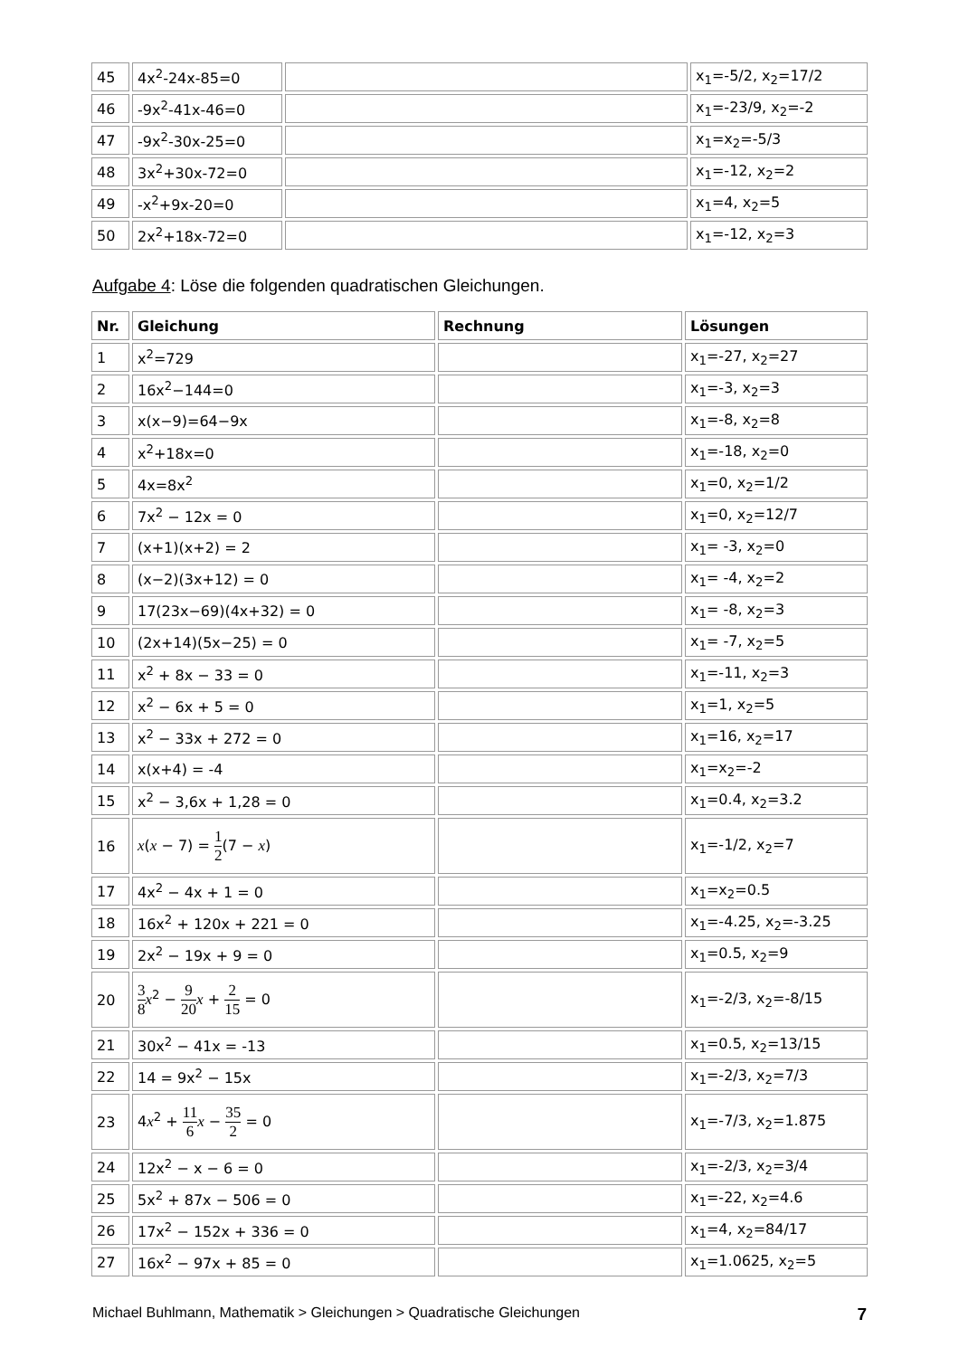| 45 | 4x<sup>2</sup>-24x-85=0 | | x<sub>1</sub>=-5/2, x<sub>2</sub>=17/2 |
| 46 | -9x<sup>2</sup>-41x-46=0 | | x<sub>1</sub>=-23/9, x<sub>2</sub>=-2 |
| 47 | -9x<sup>2</sup>-30x-25=0 | | x<sub>1</sub>=x<sub>2</sub>=-5/3 |
| 48 | 3x<sup>2</sup>+30x-72=0 | | x<sub>1</sub>=-12, x<sub>2</sub>=2 |
| 49 | -x<sup>2</sup>+9x-20=0 | | x<sub>1</sub>=4, x<sub>2</sub>=5 |
| 50 | 2x<sup>2</sup>+18x-72=0 | | x<sub>1</sub>=-12, x<sub>2</sub>=3 |
Aufgabe 4: Löse die folgenden quadratischen Gleichungen.
| Nr. | Gleichung | Rechnung | Lösungen |
| --- | --- | --- | --- |
| 1 | x<sup>2</sup>=729 | | x<sub>1</sub>=-27, x<sub>2</sub>=27 |
| 2 | 16x<sup>2</sup>−144=0 | | x<sub>1</sub>=-3, x<sub>2</sub>=3 |
| 3 | x(x−9)=64−9x | | x<sub>1</sub>=-8, x<sub>2</sub>=8 |
| 4 | x<sup>2</sup>+18x=0 | | x<sub>1</sub>=-18, x<sub>2</sub>=0 |
| 5 | 4x=8x<sup>2</sup> | | x<sub>1</sub>=0, x<sub>2</sub>=1/2 |
| 6 | 7x<sup>2</sup> − 12x = 0 | | x<sub>1</sub>=0, x<sub>2</sub>=12/7 |
| 7 | (x+1)(x+2) = 2 | | x<sub>1</sub>= -3, x<sub>2</sub>=0 |
| 8 | (x−2)(3x+12) = 0 | | x<sub>1</sub>= -4, x<sub>2</sub>=2 |
| 9 | 17(23x−69)(4x+32) = 0 | | x<sub>1</sub>= -8, x<sub>2</sub>=3 |
| 10 | (2x+14)(5x−25) = 0 | | x<sub>1</sub>= -7, x<sub>2</sub>=5 |
| 11 | x<sup>2</sup> + 8x − 33 = 0 | | x<sub>1</sub>=-11, x<sub>2</sub>=3 |
| 12 | x<sup>2</sup> − 6x + 5 = 0 | | x<sub>1</sub>=1, x<sub>2</sub>=5 |
| 13 | x<sup>2</sup> − 33x + 272 = 0 | | x<sub>1</sub>=16, x<sub>2</sub>=17 |
| 14 | x(x+4) = -4 | | x<sub>1</sub>=x<sub>2</sub>=-2 |
| 15 | x<sup>2</sup> − 3,6x + 1,28 = 0 | | x<sub>1</sub>=0.4, x<sub>2</sub>=3.2 |
| 16 | x ( x − 7) = 1 2 (7 − x ) | | x<sub>1</sub>=-1/2, x<sub>2</sub>=7 |
| 17 | 4x<sup>2</sup> − 4x + 1 = 0 | | x<sub>1</sub>=x<sub>2</sub>=0.5 |
| 18 | 16x<sup>2</sup> + 120x + 221 = 0 | | x<sub>1</sub>=-4.25, x<sub>2</sub>=-3.25 |
| 19 | 2x<sup>2</sup> − 19x + 9 = 0 | | x<sub>1</sub>=0.5, x<sub>2</sub>=9 |
| 20 | 3 8 x<sup>2</sup> − 9 20 x + 2 15 = 0 | | x<sub>1</sub>=-2/3, x<sub>2</sub>=-8/15 |
| 21 | 30x<sup>2</sup> − 41x = -13 | | x<sub>1</sub>=0.5, x<sub>2</sub>=13/15 |
| 22 | 14 = 9x<sup>2</sup> − 15x | | x<sub>1</sub>=-2/3, x<sub>2</sub>=7/3 |
| 23 | 4 x<sup>2</sup> + 11 6 x − 35 2 = 0 | | x<sub>1</sub>=-7/3, x<sub>2</sub>=1.875 |
| 24 | 12x<sup>2</sup> − x − 6 = 0 | | x<sub>1</sub>=-2/3, x<sub>2</sub>=3/4 |
| 25 | 5x<sup>2</sup> + 87x − 506 = 0 | | x<sub>1</sub>=-22, x<sub>2</sub>=4.6 |
| 26 | 17x<sup>2</sup> − 152x + 336 = 0 | | x<sub>1</sub>=4, x<sub>2</sub>=84/17 |
| 27 | 16x<sup>2</sup> − 97x + 85 = 0 | | x<sub>1</sub>=1.0625, x<sub>2</sub>=5 |
Michael Buhlmann, Mathematik > Gleichungen > Quadratische Gleichungen 7